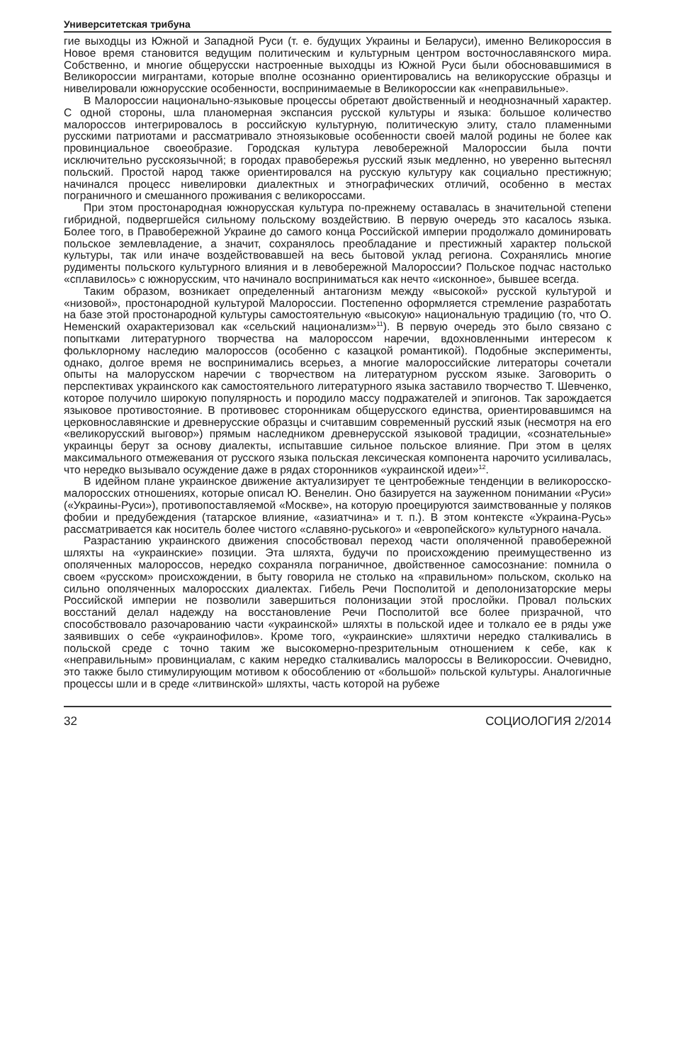Университетская трибуна
гие выходцы из Южной и Западной Руси (т. е. будущих Украины и Беларуси), именно Великороссия в Новое время становится ведущим политическим и культурным центром восточнославянского мира. Собственно, и многие общерусски настроенные выходцы из Южной Руси были обосновавшимися в Великороссии мигрантами, которые вполне осознанно ориентировались на великорусские образцы и нивелировали южнорусские особенности, воспринимаемые в Великороссии как «неправильные».
В Малороссии национально-языковые процессы обретают двойственный и неоднозначный характер. С одной стороны, шла планомерная экспансия русской культуры и языка: большое количество малороссов интегрировалось в российскую культурную, политическую элиту, стало пламенными русскими патриотами и рассматривало этноязыковые особенности своей малой родины не более как провинциальное своеобразие. Городская культура левобережной Малороссии была почти исключительно русскоязычной; в городах правобережья русский язык медленно, но уверенно вытеснял польский. Простой народ также ориентировался на русскую культуру как социально престижную; начинался процесс нивелировки диалектных и этнографических отличий, особенно в местах пограничного и смешанного проживания с великороссами.
При этом простонародная южнорусская культура по-прежнему оставалась в значительной степени гибридной, подвергшейся сильному польскому воздействию. В первую очередь это касалось языка. Более того, в Правобережной Украине до самого конца Российской империи продолжало доминировать польское землевладение, а значит, сохранялось преобладание и престижный характер польской культуры, так или иначе воздействовавшей на весь бытовой уклад региона. Сохранялись многие рудименты польского культурного влияния и в левобережной Малороссии? Польское подчас настолько «сплавилось» с южнорусским, что начинало восприниматься как нечто «исконное», бывшее всегда.
Таким образом, возникает определенный антагонизм между «высокой» русской культурой и «низовой», простонародной культурой Малороссии. Постепенно оформляется стремление разработать на базе этой простонародной культуры самостоятельную «высокую» национальную традицию (то, что О. Неменский охарактеризовал как «сельский национализм»<sup>11</sup>). В первую очередь это было связано с попытками литературного творчества на малороссом наречии, вдохновленными интересом к фольклорному наследию малороссов (особенно с казацкой романтикой). Подобные эксперименты, однако, долгое время не воспринимались всерьез, а многие малороссийские литераторы сочетали опыты на малорусском наречии с творчеством на литературном русском языке. Заговорить о перспективах украинского как самостоятельного литературного языка заставило творчество Т. Шевченко, которое получило широкую популярность и породило массу подражателей и эпигонов. Так зарождается языковое противостояние. В противовес сторонникам общерусского единства, ориентировавшимся на церковнославянские и древнерусские образцы и считавшим современный русский язык (несмотря на его «великорусский выговор») прямым наследником древнерусской языковой традиции, «сознательные» украинцы берут за основу диалекты, испытавшие сильное польское влияние. При этом в целях максимального отмежевания от русского языка польская лексическая компонента нарочито усиливалась, что нередко вызывало осуждение даже в рядах сторонников «украинской идеи»<sup>12</sup>.
В идейном плане украинское движение актуализирует те центробежные тенденции в великоросско-малоросских отношениях, которые описал Ю. Венелин. Оно базируется на зауженном понимании «Руси» («Украины-Руси»), противопоставляемой «Москве», на которую проецируются заимствованные у поляков фобии и предубеждения (татарское влияние, «азиатчина» и т. п.). В этом контексте «Украина-Русь» рассматривается как носитель более чистого «славяно-руського» и «европейского» культурного начала.
Разрастанию украинского движения способствовал переход части ополяченной правобережной шляхты на «украинские» позиции. Эта шляхта, будучи по происхождению преимущественно из ополяченных малороссов, нередко сохраняла пограничное, двойственное самосознание: помнила о своем «русском» происхождении, в быту говорила не столько на «правильном» польском, сколько на сильно ополяченных малоросских диалектах. Гибель Речи Посполитой и деполонизаторские меры Российской империи не позволили завершиться полонизации этой прослойки. Провал польских восстаний делал надежду на восстановление Речи Посполитой все более призрачной, что способствовало разочарованию части «украинской» шляхты в польской идее и толкало ее в ряды уже заявивших о себе «украинофилов». Кроме того, «украинские» шляхтичи нередко сталкивались в польской среде с точно таким же высокомерно-презрительным отношением к себе, как к «неправильным» провинциалам, с каким нередко сталкивались малороссы в Великороссии. Очевидно, это также было стимулирующим мотивом к обособлению от «большой» польской культуры. Аналогичные процессы шли и в среде «литвинской» шляхты, часть которой на рубеже
32 СОЦИОЛОГИЯ 2/2014